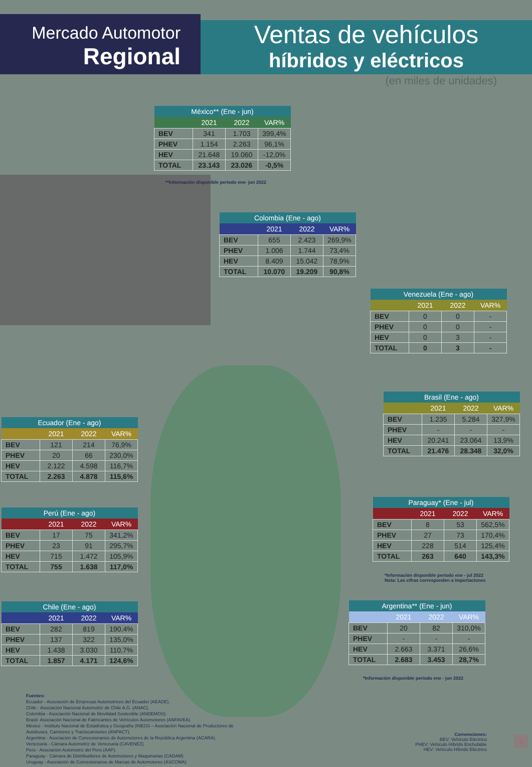Mercado Automotor
Regional
Ventas de vehículos
híbridos y eléctricos
(en miles de unidades)
| México** (Ene - jun) | | | |
| --- | --- | --- | --- |
| | 2021 | 2022 | VAR% |
| BEV | 341 | 1.703 | 399,4% |
| PHEV | 1.154 | 2.263 | 96,1% |
| HEV | 21.648 | 19.060 | -12,0% |
| TOTAL | 23.143 | 23.026 | -0,5% |
**Información disponible período ene- jun 2022
| Colombia (Ene - ago) | | | |
| --- | --- | --- | --- |
| | 2021 | 2022 | VAR% |
| BEV | 655 | 2.423 | 269,9% |
| PHEV | 1.006 | 1.744 | 73,4% |
| HEV | 8.409 | 15.042 | 78,9% |
| TOTAL | 10.070 | 19.209 | 90,8% |
| Venezuela (Ene - ago) | | | |
| --- | --- | --- | --- |
| | 2021 | 2022 | VAR% |
| BEV | 0 | 0 | - |
| PHEV | 0 | 0 | - |
| HEV | 0 | 3 | - |
| TOTAL | 0 | 3 | - |
| Brasil (Ene - ago) | | | |
| --- | --- | --- | --- |
| | 2021 | 2022 | VAR% |
| BEV | 1.235 | 5.284 | 327,9% |
| PHEV | - | - | - |
| HEV | 20.241 | 23.064 | 13,9% |
| TOTAL | 21.476 | 28.348 | 32,0% |
| Ecuador (Ene - ago) | | | |
| --- | --- | --- | --- |
| | 2021 | 2022 | VAR% |
| BEV | 121 | 214 | 76,9% |
| PHEV | 20 | 66 | 230,0% |
| HEV | 2.122 | 4.598 | 116,7% |
| TOTAL | 2.263 | 4.878 | 115,6% |
| Paraguay* (Ene - jul) | | | |
| --- | --- | --- | --- |
| | 2021 | 2022 | VAR% |
| BEV | 8 | 53 | 562,5% |
| PHEV | 27 | 73 | 170,4% |
| HEV | 228 | 514 | 125,4% |
| TOTAL | 263 | 640 | 143,3% |
*Información disponible período ene - jul 2022
Nota: Las cifras corresponden a importaciones
| Perú (Ene - ago) | | | |
| --- | --- | --- | --- |
| | 2021 | 2022 | VAR% |
| BEV | 17 | 75 | 341,2% |
| PHEV | 23 | 91 | 295,7% |
| HEV | 715 | 1.472 | 105,9% |
| TOTAL | 755 | 1.638 | 117,0% |
| Chile (Ene - ago) | | | |
| --- | --- | --- | --- |
| | 2021 | 2022 | VAR% |
| BEV | 282 | 819 | 190,4% |
| PHEV | 137 | 322 | 135,0% |
| HEV | 1.438 | 3.030 | 110,7% |
| TOTAL | 1.857 | 4.171 | 124,6% |
| Argentina** (Ene - jun) | | | |
| --- | --- | --- | --- |
| | 2021 | 2022 | VAR% |
| BEV | 20 | 82 | 310,0% |
| PHEV | - | - | - |
| HEV | 2.663 | 3.371 | 26,6% |
| TOTAL | 2.683 | 3.453 | 28,7% |
*Información disponible período ene - jun 2022
Fuentes:
Ecuador - Asociación de Empresas Automotrices del Ecuador (AEADE).
Chile - Asociación Nacional Automotriz de Chile A.G. (ANAC).
Colombia - Asociación Nacional de Movilidad Sostenible (ANDEMOS).
Brasil- Asociación Nacional de Fabricantes de Vehículos Automotores (ANFAVEA).
México - Instituto Nacional de Estadística y Geografía (INEGI) – Asociación Nacional de Productores de
Autobuses, Camiones y Tractocamiones (ANPACT).
Argentina - Asociación de Concesionarios de Automotores de la República Argentina (ACARA).
Venezuela - Cámara Automotriz de Venezuela (CAVENEZ).
Perú - Asociación Automotriz del Perú (AAP).
Paraguay - Cámara de Distribuidores de Automotores y Maquinarias (CADAM)
Uruguay - Asociación de Concesionarios de Marcas de Automotores (ASCOMA)
Convenciones:
BEV: Vehículo Eléctrico
PHEV: Vehículo Híbrido Enchufable
HEV: Vehículo Híbrido Eléctrico
4